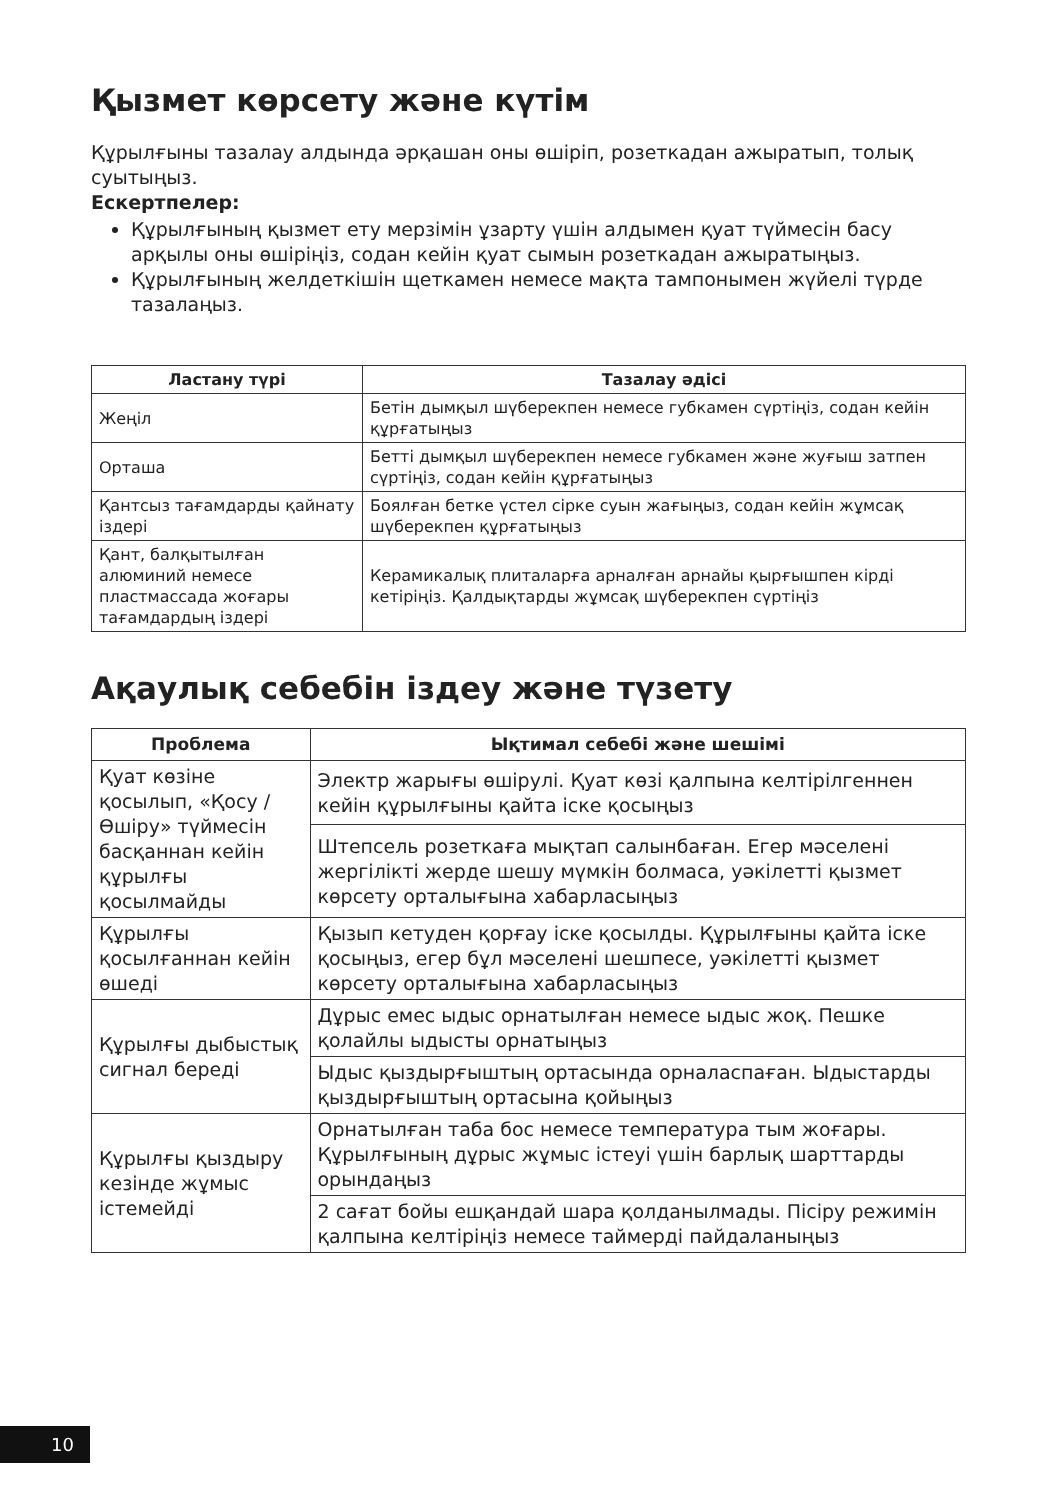Қызмет көрсету және күтім
Құрылғыны тазалау алдында әрқашан оны өшіріп, розеткадан ажыратып, толық суытыңыз.
Ескертпелер:
Құрылғының қызмет ету мерзімін ұзарту үшін алдымен қуат түймесін басу арқылы оны өшіріңіз, содан кейін қуат сымын розеткадан ажыратыңыз.
Құрылғының желдеткішін щеткамен немесе мақта тампонымен жүйелі түрде тазалаңыз.
| Ластану түрі | Тазалау әдісі |
| --- | --- |
| Жеңіл | Бетін дымқыл шүберекпен немесе губкамен сүртіңіз, содан кейін құрғатыңыз |
| Орташа | Бетті дымқыл шүберекпен немесе губкамен және жуғыш затпен сүртіңіз, содан кейін құрғатыңыз |
| Қантсыз тағамдарды қайнату іздері | Боялған бетке үстел сірке суын жағыңыз, содан кейін жұмсақ шүберекпен құрғатыңыз |
| Қант, балқытылған алюминий немесе пластмассада жоғары тағамдардың іздері | Керамикалық плиталарға арналған арнайы қырғышпен кірді кетіріңіз. Қалдықтарды жұмсақ шүберекпен сүртіңіз |
Ақаулық себебін іздеу және түзету
| Проблема | Ықтимал себебі және шешімі |
| --- | --- |
| Қуат көзіне қосылып, «Қосу / Өшіру» түймесін басқаннан кейін құрылғы қосылмайды | Электр жарығы өшірулі. Қуат көзі қалпына келтірілгеннен кейін құрылғыны қайта іске қосыңыз |
| | Штепсель розеткаға мықтап салынбаған. Егер мәселені жергілікті жерде шешу мүмкін болмаса, уәкілетті қызмет көрсету орталығына хабарласыңыз |
| Құрылғы қосылғаннан кейін өшеді | Қызып кетуден қорғау іске қосылды. Құрылғыны қайта іске қосыңыз, егер бұл мәселені шешпесе, уәкілетті қызмет көрсету орталығына хабарласыңыз |
| Құрылғы дыбыстық сигнал береді | Дұрыс емес ыдыс орнатылған немесе ыдыс жоқ. Пешке қолайлы ыдысты орнатыңыз |
| | Ыдыс қыздырғыштың ортасында орналаспаған. Ыдыстарды қыздырғыштың ортасына қойыңыз |
| Құрылғы қыздыру кезінде жұмыс істемейді | Орнатылған таба бос немесе температура тым жоғары. Құрылғының дұрыс жұмыс істеуі үшін барлық шарттарды орындаңыз |
| | 2 сағат бойы ешқандай шара қолданылмады. Пісіру режимін қалпына келтіріңіз немесе таймерді пайдаланыңыз |
10